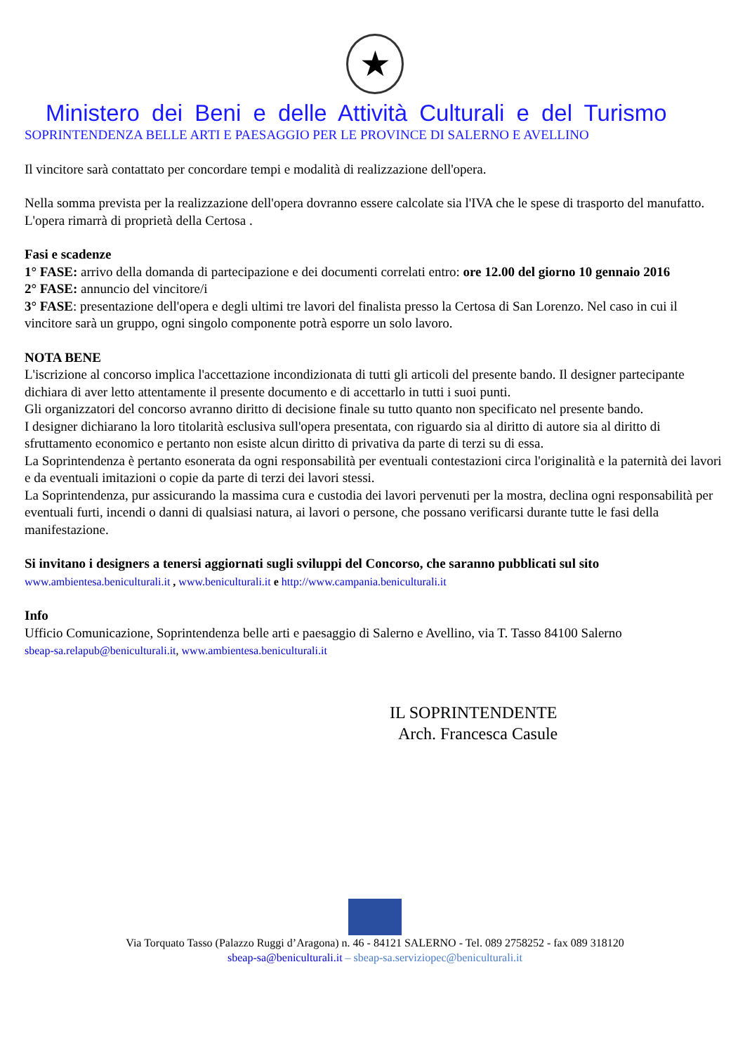★
Ministero dei Beni e delle Attività Culturali e del Turismo
SOPRINTENDENZA BELLE ARTI E PAESAGGIO PER LE PROVINCE DI SALERNO E AVELLINO
Il vincitore sarà contattato per concordare tempi e modalità di realizzazione dell'opera.
Nella somma prevista per la realizzazione dell'opera dovranno essere calcolate sia l'IVA che le spese di trasporto del manufatto.
L'opera rimarrà di proprietà della Certosa .
Fasi e scadenze
1° FASE: arrivo della domanda di partecipazione e dei documenti correlati entro: ore 12.00 del giorno 10 gennaio 2016
2° FASE: annuncio del vincitore/i
3° FASE: presentazione dell'opera e degli ultimi tre lavori del finalista presso la Certosa di San Lorenzo. Nel caso in cui il vincitore sarà un gruppo, ogni singolo componente potrà esporre un solo lavoro.
NOTA BENE
L'iscrizione al concorso implica l'accettazione incondizionata di tutti gli articoli del presente bando. Il designer partecipante dichiara di aver letto attentamente il presente documento e di accettarlo in tutti i suoi punti.
Gli organizzatori del concorso avranno diritto di decisione finale su tutto quanto non specificato nel presente bando.
I designer dichiarano la loro titolarità esclusiva sull'opera presentata, con riguardo sia al diritto di autore sia al diritto di sfruttamento economico e pertanto non esiste alcun diritto di privativa da parte di terzi su di essa.
La Soprintendenza è pertanto esonerata da ogni responsabilità per eventuali contestazioni circa l'originalità e la paternità dei lavori e da eventuali imitazioni o copie da parte di terzi dei lavori stessi.
La Soprintendenza, pur assicurando la massima cura e custodia dei lavori pervenuti per la mostra, declina ogni responsabilità per eventuali furti, incendi o danni di qualsiasi natura, ai lavori o persone, che possano verificarsi durante tutte le fasi della manifestazione.
Si invitano i designers a tenersi aggiornati sugli sviluppi del Concorso, che saranno pubblicati sul sito
www.ambientesa.beniculturali.it , www.beniculturali.it e http://www.campania.beniculturali.it
Info
Ufficio Comunicazione, Soprintendenza belle arti e paesaggio di Salerno e Avellino, via T. Tasso 84100 Salerno
sbeap-sa.relapub@beniculturali.it, www.ambientesa.beniculturali.it
IL SOPRINTENDENTE
Arch. Francesca Casule
Via Torquato Tasso (Palazzo Ruggi d’Aragona) n. 46 - 84121 SALERNO - Tel. 089 2758252 - fax 089 318120
sbeap-sa@beniculturali.it – sbeap-sa.serviziopec@beniculturali.it